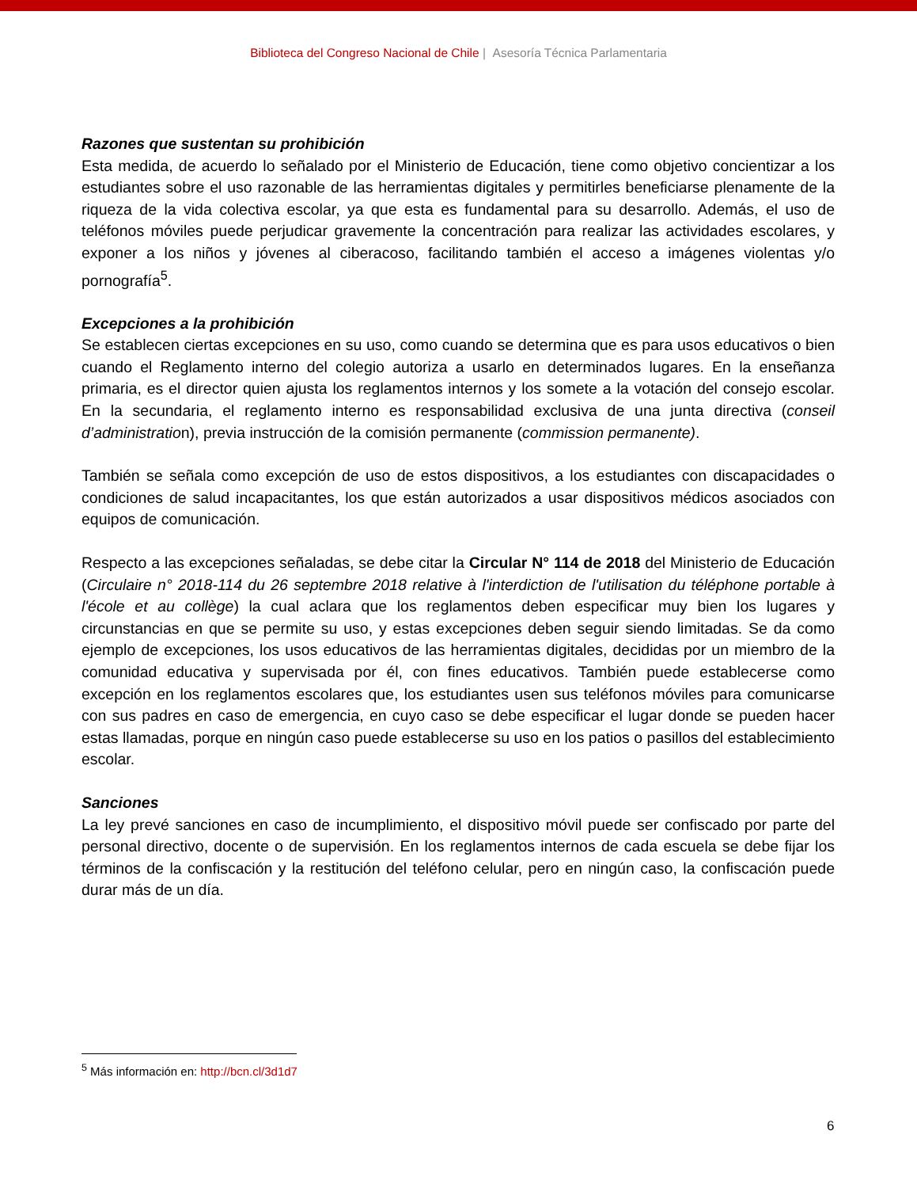Biblioteca del Congreso Nacional de Chile | Asesoría Técnica Parlamentaria
Razones que sustentan su prohibición
Esta medida, de acuerdo lo señalado por el Ministerio de Educación, tiene como objetivo concientizar a los estudiantes sobre el uso razonable de las herramientas digitales y permitirles beneficiarse plenamente de la riqueza de la vida colectiva escolar, ya que esta es fundamental para su desarrollo. Además, el uso de teléfonos móviles puede perjudicar gravemente la concentración para realizar las actividades escolares, y exponer a los niños y jóvenes al ciberacoso, facilitando también el acceso a imágenes violentas y/o pornografía<sup>5</sup>.
Excepciones a la prohibición
Se establecen ciertas excepciones en su uso, como cuando se determina que es para usos educativos o bien cuando el Reglamento interno del colegio autoriza a usarlo en determinados lugares. En la enseñanza primaria, es el director quien ajusta los reglamentos internos y los somete a la votación del consejo escolar. En la secundaria, el reglamento interno es responsabilidad exclusiva de una junta directiva (conseil d’administration), previa instrucción de la comisión permanente (commission permanente).
También se señala como excepción de uso de estos dispositivos, a los estudiantes con discapacidades o condiciones de salud incapacitantes, los que están autorizados a usar dispositivos médicos asociados con equipos de comunicación.
Respecto a las excepciones señaladas, se debe citar la Circular N° 114 de 2018 del Ministerio de Educación (Circulaire n° 2018-114 du 26 septembre 2018 relative à l'interdiction de l'utilisation du téléphone portable à l'école et au collège) la cual aclara que los reglamentos deben especificar muy bien los lugares y circunstancias en que se permite su uso, y estas excepciones deben seguir siendo limitadas. Se da como ejemplo de excepciones, los usos educativos de las herramientas digitales, decididas por un miembro de la comunidad educativa y supervisada por él, con fines educativos. También puede establecerse como excepción en los reglamentos escolares que, los estudiantes usen sus teléfonos móviles para comunicarse con sus padres en caso de emergencia, en cuyo caso se debe especificar el lugar donde se pueden hacer estas llamadas, porque en ningún caso puede establecerse su uso en los patios o pasillos del establecimiento escolar.
Sanciones
La ley prevé sanciones en caso de incumplimiento, el dispositivo móvil puede ser confiscado por parte del personal directivo, docente o de supervisión. En los reglamentos internos de cada escuela se debe fijar los términos de la confiscación y la restitución del teléfono celular, pero en ningún caso, la confiscación puede durar más de un día.
<sup>5</sup> Más información en: http://bcn.cl/3d1d7
6